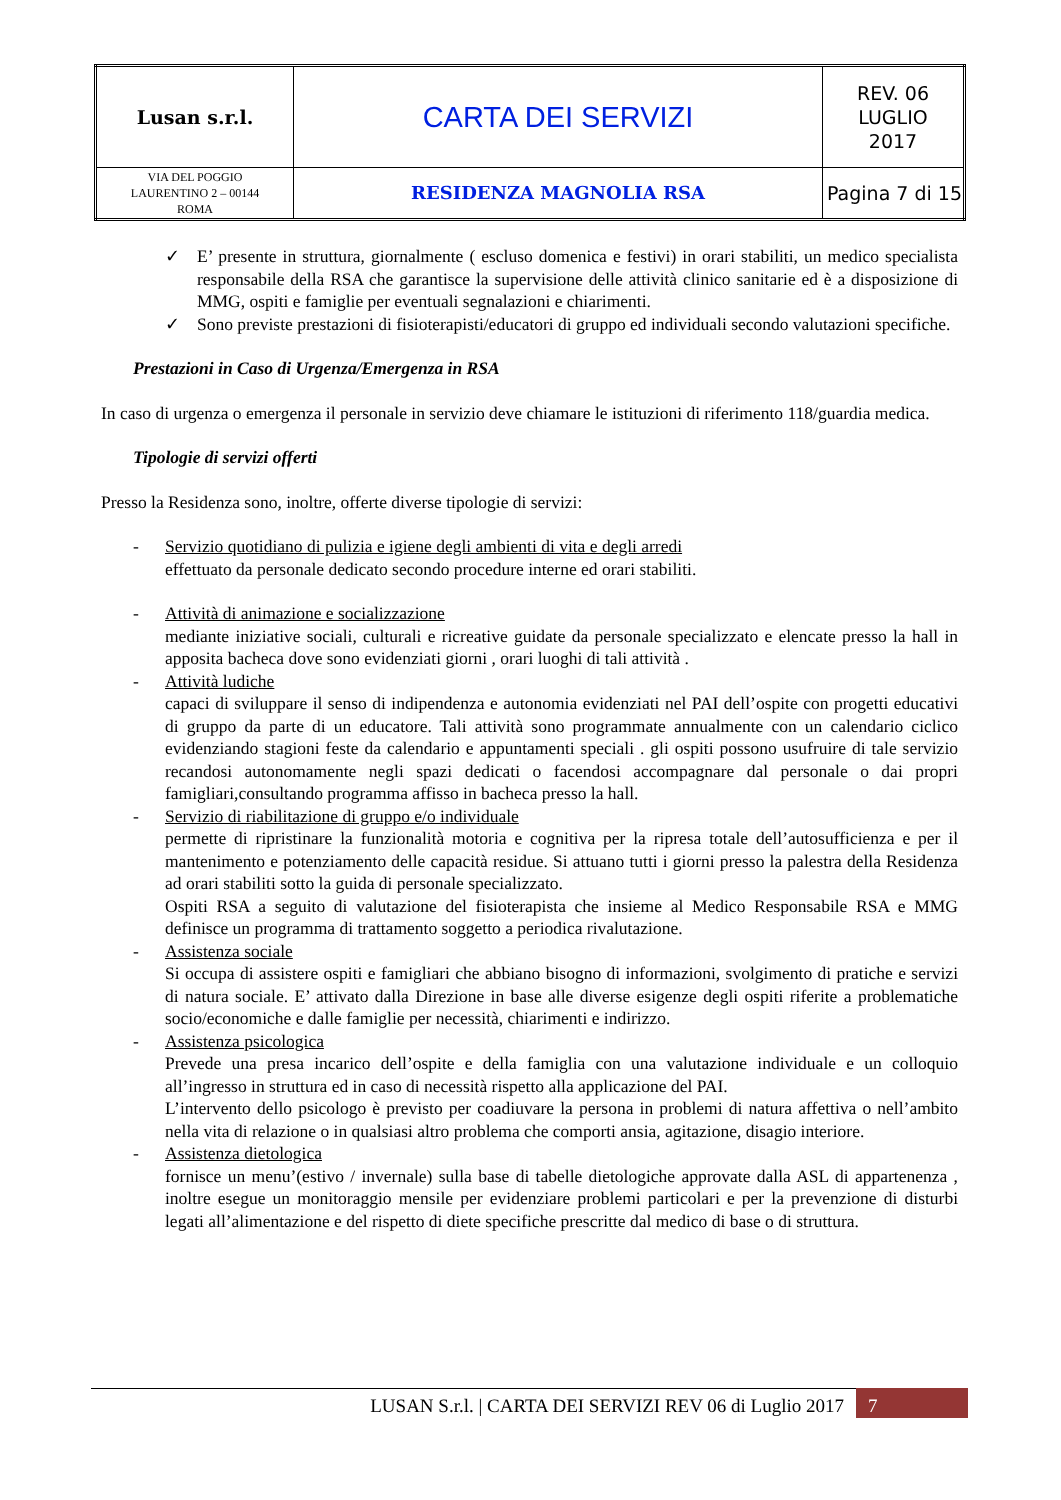| Lusan s.r.l. | CARTA DEI SERVIZI | REV. 06 LUGLIO 2017 |
| VIA DEL POGGIO LAURENTINO 2 – 00144 ROMA | RESIDENZA MAGNOLIA RSA | Pagina 7 di 15 |
✓ E’ presente in struttura, giornalmente ( escluso domenica e festivi) in orari stabiliti, un medico specialista responsabile della RSA che garantisce la supervisione delle attività clinico sanitarie ed è a disposizione di MMG, ospiti e famiglie per eventuali segnalazioni e chiarimenti.
✓ Sono previste prestazioni di fisioterapisti/educatori di gruppo ed individuali secondo valutazioni specifiche.
Prestazioni in Caso di Urgenza/Emergenza in RSA
In caso di urgenza o emergenza il personale in servizio deve chiamare le istituzioni di riferimento 118/guardia medica.
Tipologie di servizi offerti
Presso la Residenza sono, inoltre, offerte diverse tipologie di servizi:
- Servizio quotidiano di pulizia e igiene degli ambienti di vita e degli arredi
effettuato da personale dedicato secondo procedure interne ed orari stabiliti.
- Attività di animazione e socializzazione
mediante iniziative sociali, culturali e ricreative guidate da personale specializzato e elencate presso la hall in apposita bacheca dove sono evidenziati giorni , orari luoghi di tali attività .
- Attività ludiche
capaci di sviluppare il senso di indipendenza e autonomia evidenziati nel PAI dell’ospite con progetti educativi di gruppo da parte di un educatore. Tali attività sono programmate annualmente con un calendario ciclico evidenziando stagioni feste da calendario e appuntamenti speciali . gli ospiti possono usufruire di tale servizio recandosi autonomamente negli spazi dedicati o facendosi accompagnare dal personale o dai propri famigliari,consultando programma affisso in bacheca presso la hall.
- Servizio di riabilitazione di gruppo e/o individuale
permette di ripristinare la funzionalità motoria e cognitiva per la ripresa totale dell’autosufficienza e per il mantenimento e potenziamento delle capacità residue. Si attuano tutti i giorni presso la palestra della Residenza ad orari stabiliti sotto la guida di personale specializzato.
Ospiti RSA a seguito di valutazione del fisioterapista che insieme al Medico Responsabile RSA e MMG definisce un programma di trattamento soggetto a periodica rivalutazione.
- Assistenza sociale
Si occupa di assistere ospiti e famigliari che abbiano bisogno di informazioni, svolgimento di pratiche e servizi di natura sociale. E’ attivato dalla Direzione in base alle diverse esigenze degli ospiti riferite a problematiche socio/economiche e dalle famiglie per necessità, chiarimenti e indirizzo.
- Assistenza psicologica
Prevede una presa incarico dell’ospite e della famiglia con una valutazione individuale e un colloquio all’ingresso in struttura ed in caso di necessità rispetto alla applicazione del PAI.
L’intervento dello psicologo è previsto per coadiuvare la persona in problemi di natura affettiva o nell’ambito nella vita di relazione o in qualsiasi altro problema che comporti ansia, agitazione, disagio interiore.
- Assistenza dietologica
fornisce un menu’(estivo / invernale) sulla base di tabelle dietologiche approvate dalla ASL di appartenenza , inoltre esegue un monitoraggio mensile per evidenziare problemi particolari e per la prevenzione di disturbi legati all’alimentazione e del rispetto di diete specifiche prescritte dal medico di base o di struttura.
LUSAN S.r.l. | CARTA DEI SERVIZI REV 06 di Luglio 2017 7